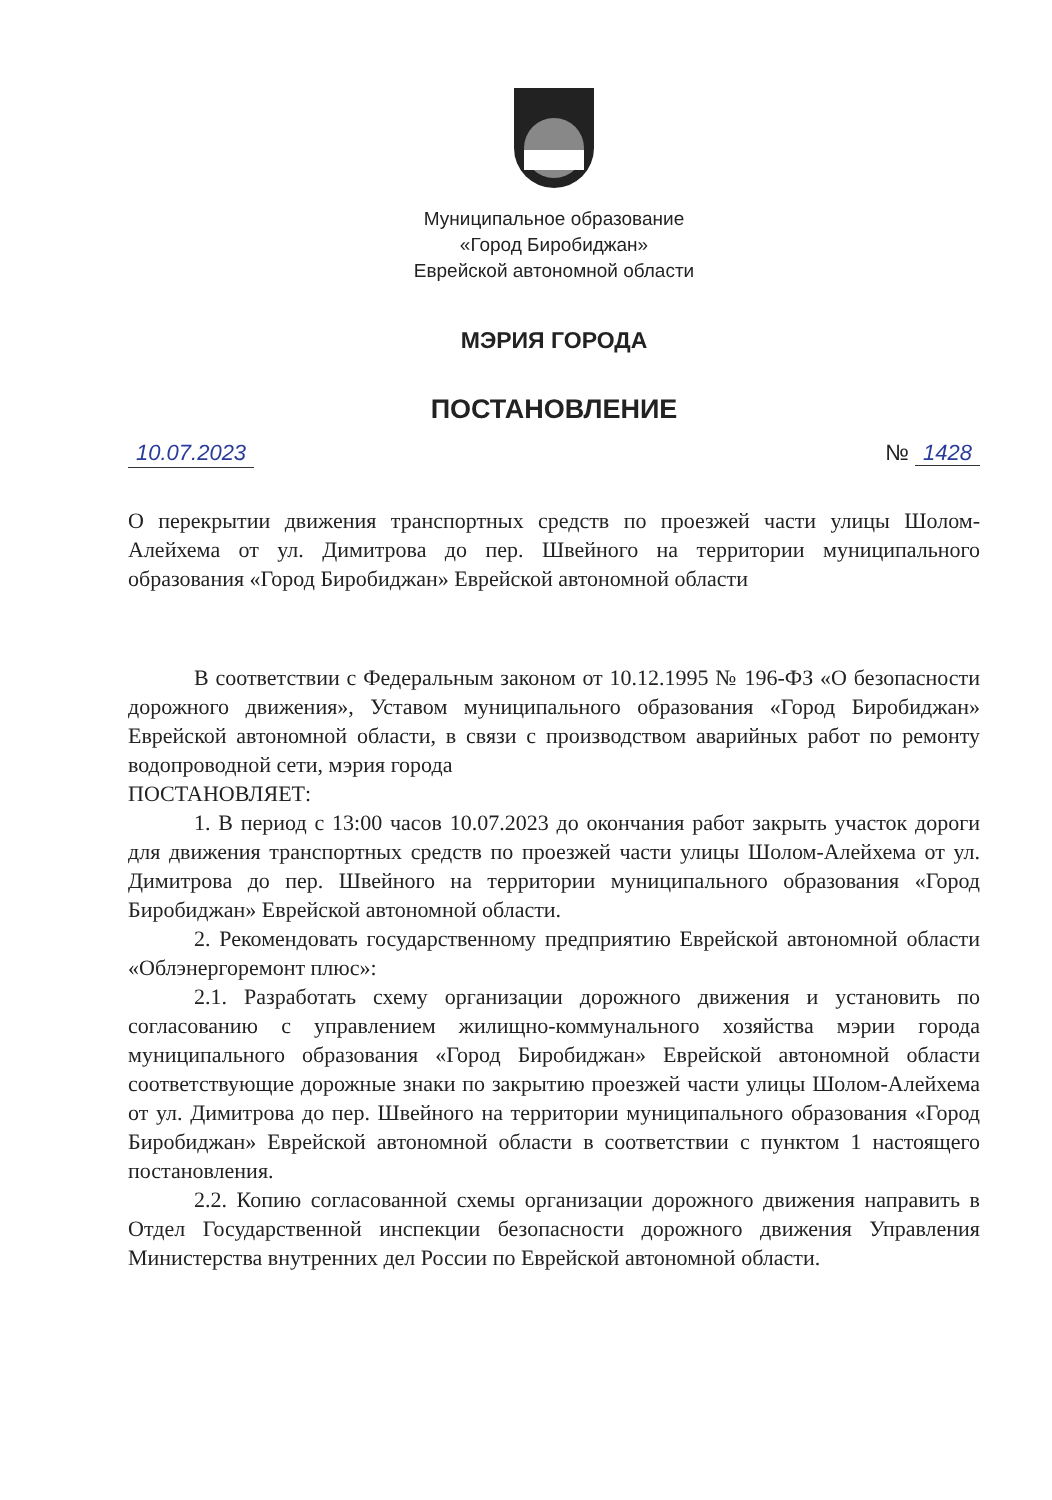Муниципальное образование
«Город Биробиджан»
Еврейской автономной области
МЭРИЯ ГОРОДА
ПОСТАНОВЛЕНИЕ
10.07.2023 № 1428
О перекрытии движения транспортных средств по проезжей части улицы Шолом-Алейхема от ул. Димитрова до пер. Швейного на территории муниципального образования «Город Биробиджан» Еврейской автономной области
В соответствии с Федеральным законом от 10.12.1995 № 196-ФЗ «О безопасности дорожного движения», Уставом муниципального образования «Город Биробиджан» Еврейской автономной области, в связи с производством аварийных работ по ремонту водопроводной сети, мэрия города
ПОСТАНОВЛЯЕТ:
1. В период с 13:00 часов 10.07.2023 до окончания работ закрыть участок дороги для движения транспортных средств по проезжей части улицы Шолом-Алейхема от ул. Димитрова до пер. Швейного на территории муниципального образования «Город Биробиджан» Еврейской автономной области.
2. Рекомендовать государственному предприятию Еврейской автономной области «Облэнергоремонт плюс»:
2.1. Разработать схему организации дорожного движения и установить по согласованию с управлением жилищно-коммунального хозяйства мэрии города муниципального образования «Город Биробиджан» Еврейской автономной области соответствующие дорожные знаки по закрытию проезжей части улицы Шолом-Алейхема от ул. Димитрова до пер. Швейного на территории муниципального образования «Город Биробиджан» Еврейской автономной области в соответствии с пунктом 1 настоящего постановления.
2.2. Копию согласованной схемы организации дорожного движения направить в Отдел Государственной инспекции безопасности дорожного движения Управления Министерства внутренних дел России по Еврейской автономной области.